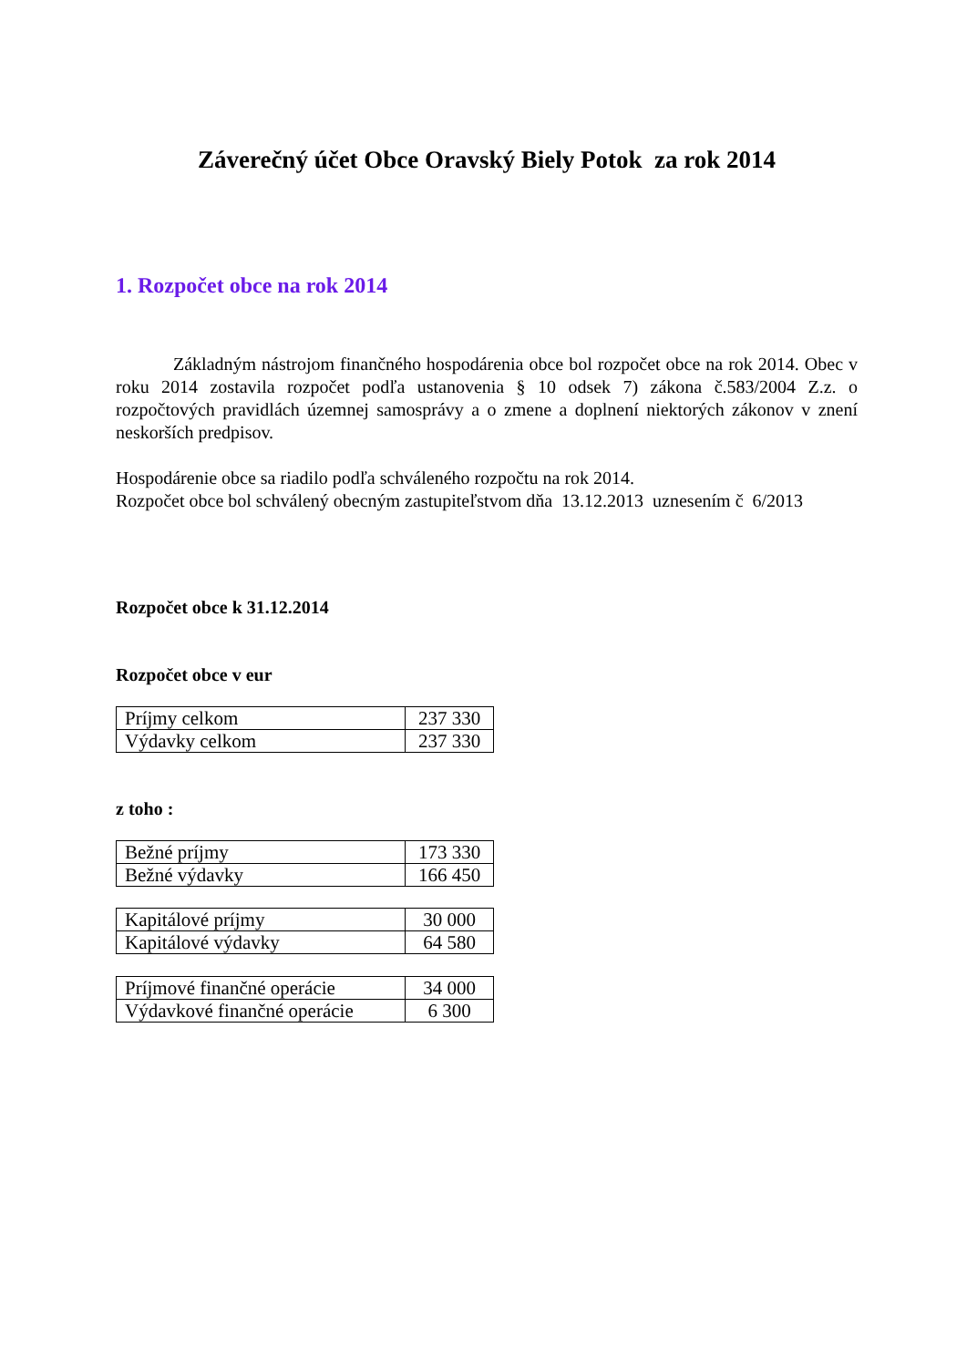Záverečný účet Obce Oravský Biely Potok za rok 2014
1. Rozpočet obce na rok 2014
Základným nástrojom finančného hospodárenia obce bol rozpočet obce na rok 2014. Obec v roku 2014 zostavila rozpočet podľa ustanovenia § 10 odsek 7) zákona č.583/2004 Z.z. o rozpočtových pravidlách územnej samosprávy a o zmene a doplnení niektorých zákonov v znení neskorších predpisov.
Hospodárenie obce sa riadilo podľa schváleného rozpočtu na rok 2014.
Rozpočet obce bol schválený obecným zastupiteľstvom dňa 13.12.2013 uznesením č 6/2013
Rozpočet obce k 31.12.2014
Rozpočet obce v eur
| Príjmy celkom | 237 330 |
| Výdavky celkom | 237 330 |
z toho :
| Bežné príjmy | 173 330 |
| Bežné výdavky | 166 450 |
| Kapitálové príjmy | 30 000 |
| Kapitálové výdavky | 64 580 |
| Príjmové finančné operácie | 34 000 |
| Výdavkové finančné operácie | 6 300 |